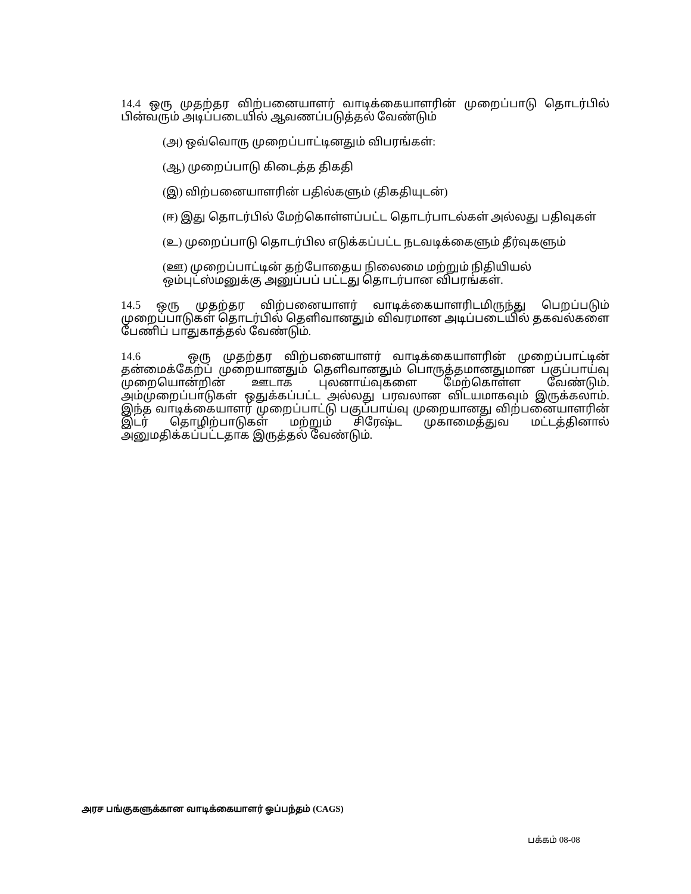14.4 ஒரு முதற்தர விற்பனையாளர் வாடிக்கையாளரின் முறைப்பாடு தொடர்பில் பின்வரும் அடிப்படையில் ஆவணப்படுத்தல் வேண்டும்
(அ) ஒவ்வொரு முறைப்பாட்டினதும் விபரங்கள்:
(ஆ) முறைப்பாடு கிடைத்த திகதி
(இ) விற்பனையாளரின் பதில்களும் (திகதியுடன்)
(ஈ) இது தொடர்பில் மேற்கொள்ளப்பட்ட தொடர்பாடல்கள் அல்லது பதிவுகள்
(உ) முறைப்பாடு தொடர்பில எடுக்கப்பட்ட நடவடிக்கைளும் தீர்வுகளும்
(ஊ) முறைப்பாட்டின் தற்போதைய நிலைமை மற்றும் நிதியியல் ஒம்புட்ஸ்மனுக்கு அனுப்பப் பட்டது தொடர்பான விபரங்கள்.
14.5 ஒரு முதற்தர விற்பனையாளர் வாடிக்கையாளரிடமிருந்து பெறப்படும் முறைப்பாடுகள் தொடர்பில் தெளிவானதும் விவரமான அடிப்படையில் தகவல்களை பேணிப் பாதுகாத்தல் வேண்டும்.
14.6 ஒரு முதற்தர விற்பனையாளர் வாடிக்கையாளரின் முறைப்பாட்டின் தன்மைக்கேற்ப் முறையானதும் தெளிவானதும் பொருத்தமானதுமான பகுப்பாய்வு முறையொன்றின் ஊடாக புலனாய்வுகளை மேற்கொள்ள வேண்டும். அம்முறைப்பாடுகள் ஒதுக்கப்பட்ட அல்லது பரவலான விடயமாகவும் இருக்கலாம். இந்த வாடிக்கையாளர் முறைப்பாட்டு பகுப்பாய்வு முறையானது விற்பனையாளரின் இடர் தொழிற்பாடுகள் மற்றும் சிரேஷ்ட முகாமைத்துவ மட்டத்தினால் அனுமதிக்கப்பட்டதாக இருத்தல் வேண்டும்.
அரச பங்குகளுக்கான வாடிக்கையாளர் ஓப்பந்தம் (CAGS)
பக்கம் 08-08